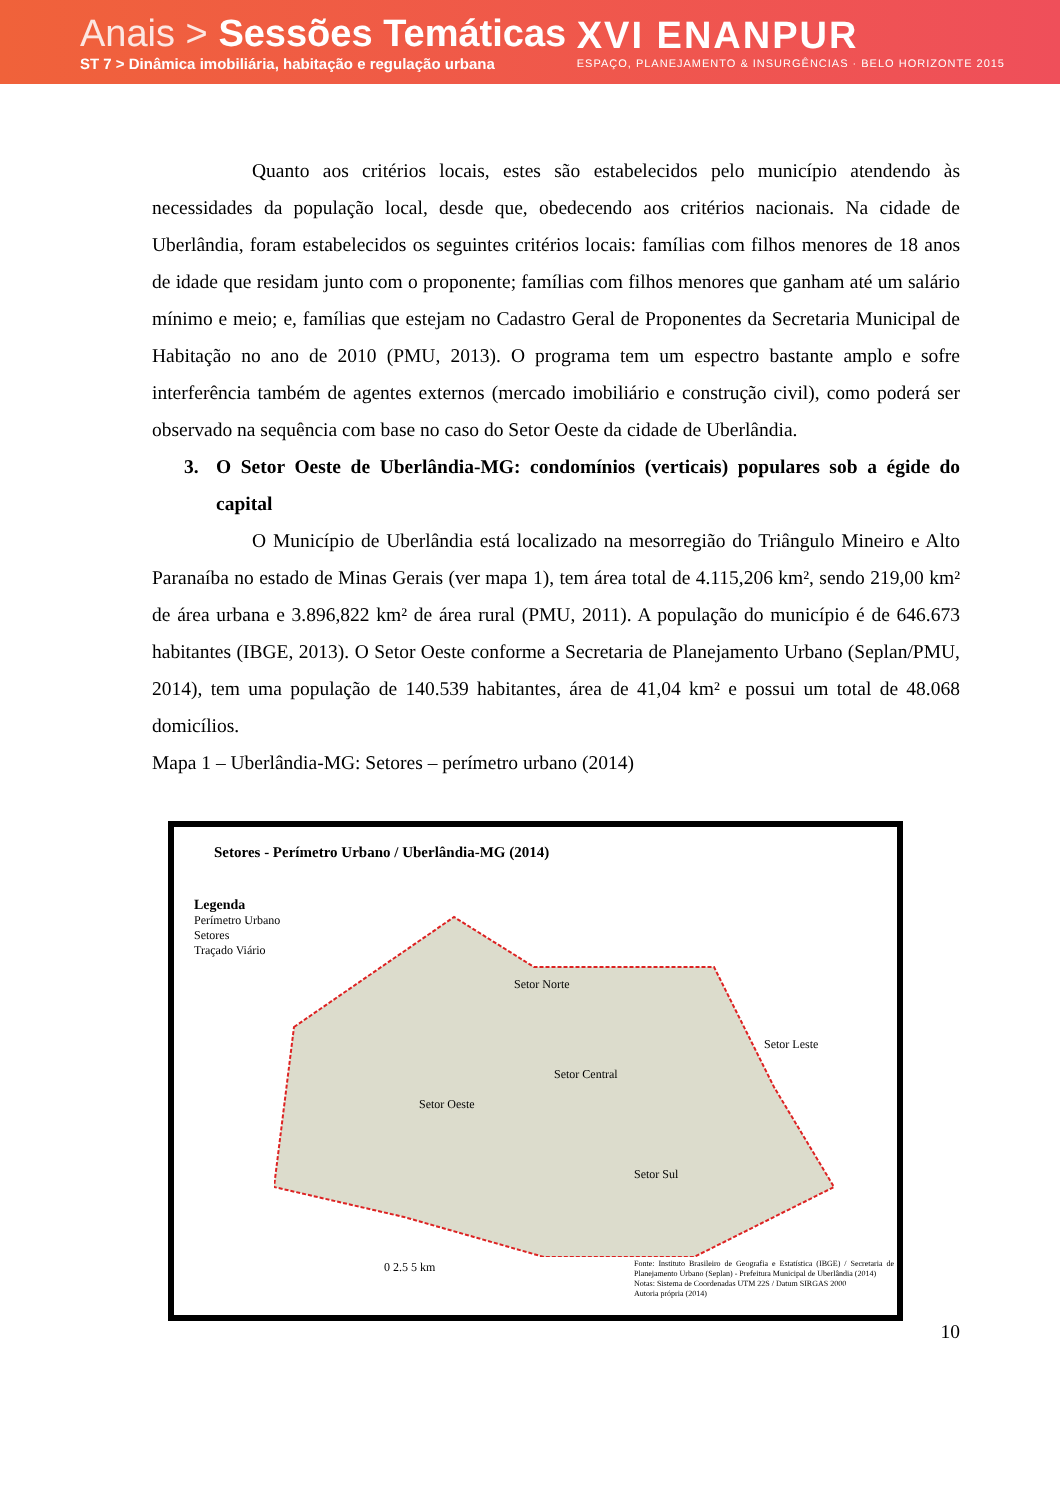Anais > Sessões Temáticas
ST 7 > Dinâmica imobiliária, habitação e regulação urbana
XVI ENANPUR
ESPAÇO, PLANEJAMENTO & INSURGÊNCIAS · BELO HORIZONTE 2015
Quanto aos critérios locais, estes são estabelecidos pelo município atendendo às necessidades da população local, desde que, obedecendo aos critérios nacionais. Na cidade de Uberlândia, foram estabelecidos os seguintes critérios locais: famílias com filhos menores de 18 anos de idade que residam junto com o proponente; famílias com filhos menores que ganham até um salário mínimo e meio; e, famílias que estejam no Cadastro Geral de Proponentes da Secretaria Municipal de Habitação no ano de 2010 (PMU, 2013). O programa tem um espectro bastante amplo e sofre interferência também de agentes externos (mercado imobiliário e construção civil), como poderá ser observado na sequência com base no caso do Setor Oeste da cidade de Uberlândia.
3. O Setor Oeste de Uberlândia-MG: condomínios (verticais) populares sob a égide do capital
O Município de Uberlândia está localizado na mesorregião do Triângulo Mineiro e Alto Paranaíba no estado de Minas Gerais (ver mapa 1), tem área total de 4.115,206 km², sendo 219,00 km² de área urbana e 3.896,822 km² de área rural (PMU, 2011). A população do município é de 646.673 habitantes (IBGE, 2013). O Setor Oeste conforme a Secretaria de Planejamento Urbano (Seplan/PMU, 2014), tem uma população de 140.539 habitantes, área de 41,04 km² e possui um total de 48.068 domicílios.
Mapa 1 – Uberlândia-MG: Setores – perímetro urbano (2014)
Setores - Perímetro Urbano / Uberlândia-MG (2014)
Legenda
Perímetro Urbano
Setores
Traçado Viário
Setor Norte
Setor Leste
Setor Central
Setor Oeste
Setor Sul
0 2.5 5 km
Fonte: Instituto Brasileiro de Geografia e Estatística (IBGE) / Secretaria de Planejamento Urbano (Seplan) - Prefeitura Municipal de Uberlândia (2014)
Notas: Sistema de Coordenadas UTM 22S / Datum SIRGAS 2000
Autoria própria (2014)
10